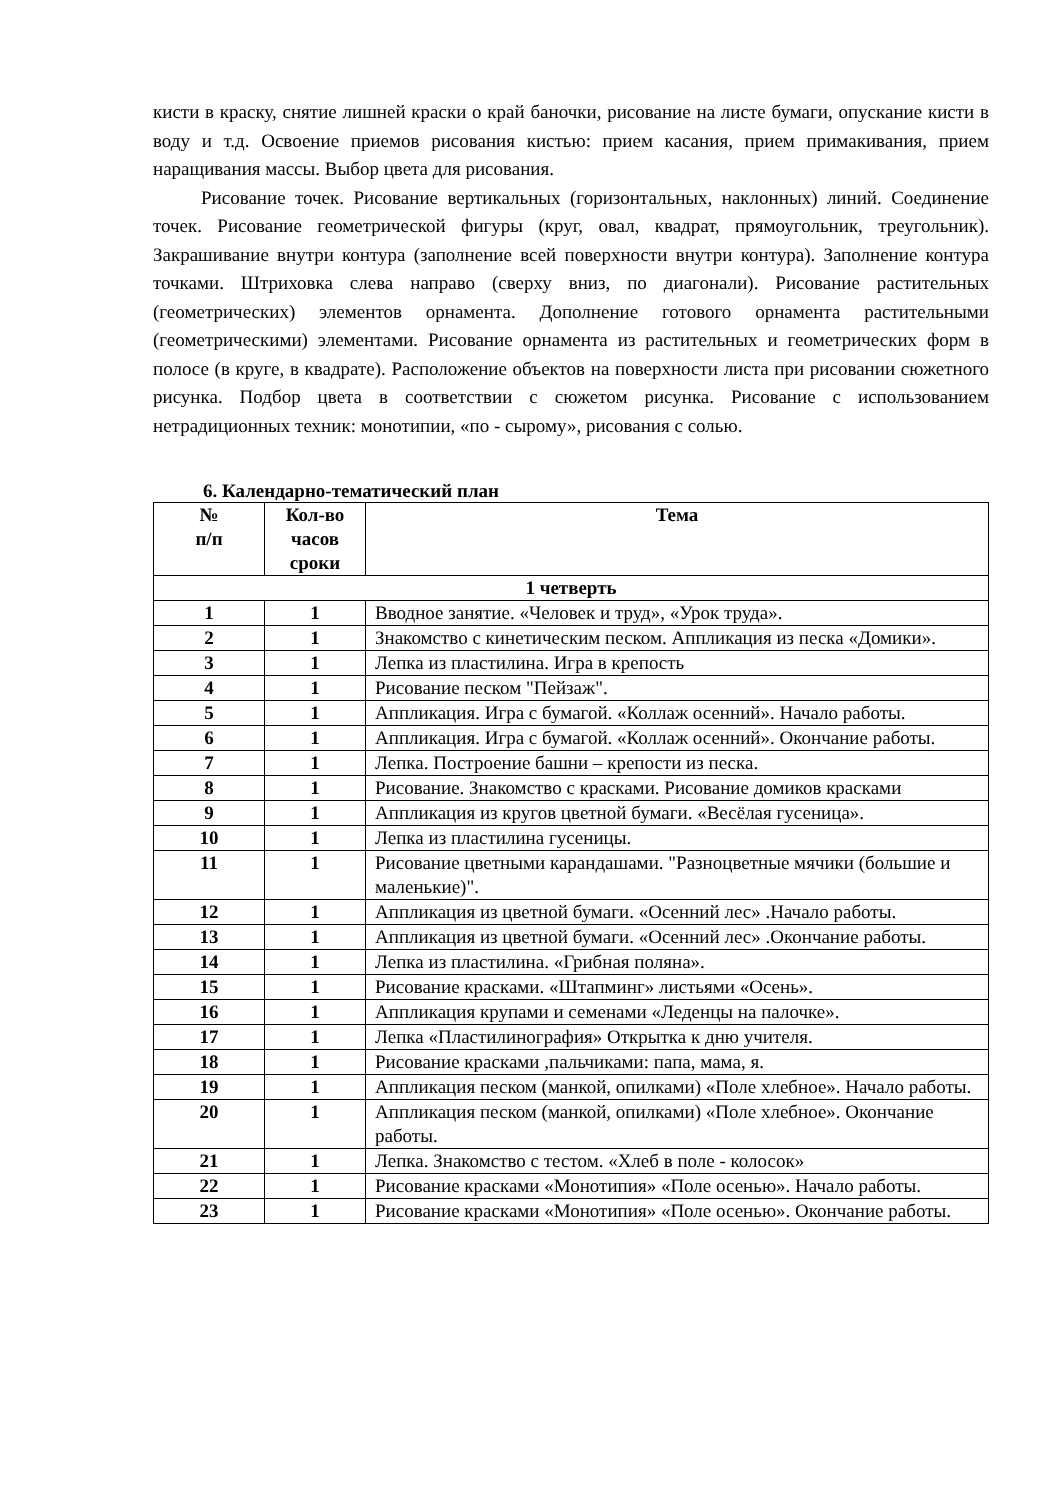кисти в краску, снятие лишней краски о край баночки, рисование на листе бумаги, опускание кисти в воду и т.д. Освоение приемов рисования кистью: прием касания, прием примакивания, прием наращивания массы. Выбор цвета для рисования.
Рисование точек. Рисование вертикальных (горизонтальных, наклонных) линий. Соединение точек. Рисование геометрической фигуры (круг, овал, квадрат, прямоугольник, треугольник). Закрашивание внутри контура (заполнение всей поверхности внутри контура). Заполнение контура точками. Штриховка слева направо (сверху вниз, по диагонали). Рисование растительных (геометрических) элементов орнамента. Дополнение готового орнамента растительными (геометрическими) элементами. Рисование орнамента из растительных и геометрических форм в полосе (в круге, в квадрате). Расположение объектов на поверхности листа при рисовании сюжетного рисунка. Подбор цвета в соответствии с сюжетом рисунка. Рисование с использованием нетрадиционных техник: монотипии, «по - сырому», рисования с солью.
6. Календарно-тематический план
| № п/п | Кол-во часов сроки | Тема |
| --- | --- | --- |
| 1 четверть | | |
| 1 | 1 | Вводное занятие. «Человек и труд», «Урок труда». |
| 2 | 1 | Знакомство с кинетическим песком. Аппликация из песка «Домики». |
| 3 | 1 | Лепка из пластилина. Игра в крепость |
| 4 | 1 | Рисование песком "Пейзаж". |
| 5 | 1 | Аппликация. Игра с бумагой. «Коллаж осенний». Начало работы. |
| 6 | 1 | Аппликация. Игра с бумагой. «Коллаж осенний». Окончание работы. |
| 7 | 1 | Лепка. Построение башни – крепости из песка. |
| 8 | 1 | Рисование. Знакомство с красками. Рисование домиков красками |
| 9 | 1 | Аппликация из кругов цветной бумаги. «Весёлая гусеница». |
| 10 | 1 | Лепка из пластилина гусеницы. |
| 11 | 1 | Рисование цветными карандашами. "Разноцветные мячики (большие и маленькие)". |
| 12 | 1 | Аппликация из цветной бумаги. «Осенний лес» .Начало работы. |
| 13 | 1 | Аппликация из цветной бумаги. «Осенний лес» .Окончание работы. |
| 14 | 1 | Лепка из пластилина. «Грибная поляна». |
| 15 | 1 | Рисование красками. «Штапминг» листьями «Осень». |
| 16 | 1 | Аппликация крупами и семенами «Леденцы на палочке». |
| 17 | 1 | Лепка «Пластилинография» Открытка к дню учителя. |
| 18 | 1 | Рисование красками ,пальчиками: папа, мама, я. |
| 19 | 1 | Аппликация песком (манкой, опилками) «Поле хлебное». Начало работы. |
| 20 | 1 | Аппликация песком (манкой, опилками) «Поле хлебное». Окончание работы. |
| 21 | 1 | Лепка. Знакомство с тестом. «Хлеб в поле - колосок» |
| 22 | 1 | Рисование красками «Монотипия» «Поле осенью». Начало работы. |
| 23 | 1 | Рисование красками «Монотипия» «Поле осенью». Окончание работы. |